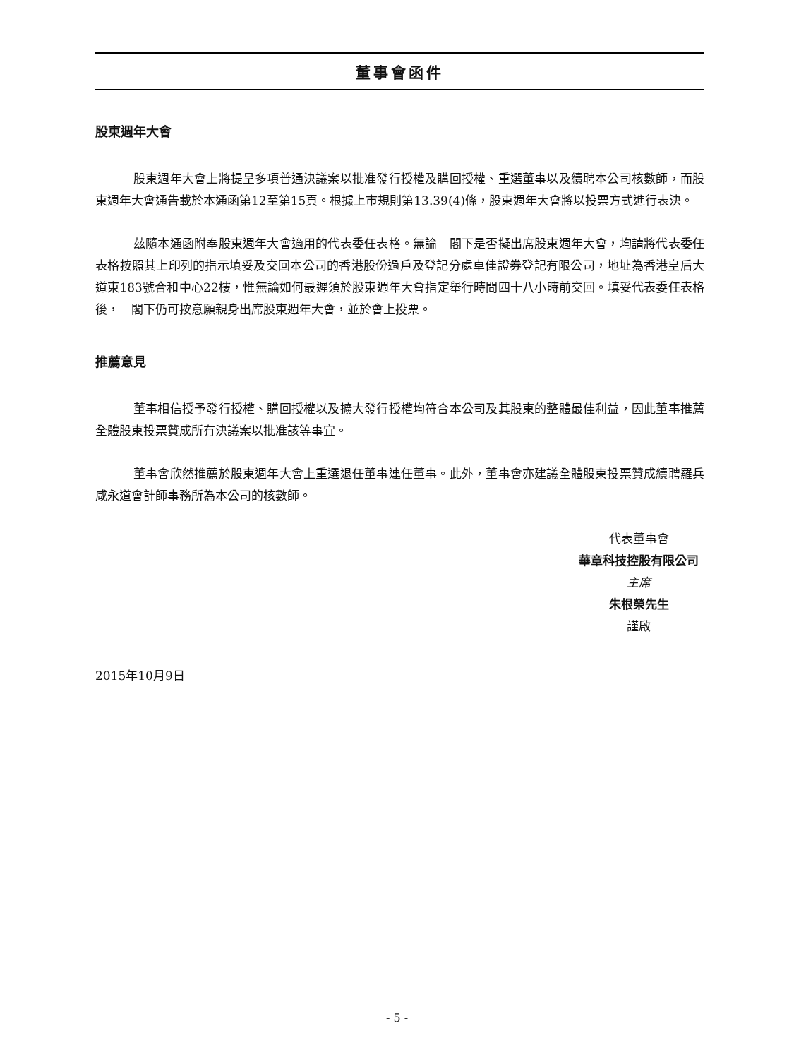董事會函件
股東週年大會
股東週年大會上將提呈多項普通決議案以批准發行授權及購回授權、重選董事以及續聘本公司核數師，而股東週年大會通告載於本通函第12至第15頁。根據上市規則第13.39(4)條，股東週年大會將以投票方式進行表決。
茲隨本通函附奉股東週年大會適用的代表委任表格。無論　閣下是否擬出席股東週年大會，均請將代表委任表格按照其上印列的指示填妥及交回本公司的香港股份過戶及登記分處卓佳證券登記有限公司，地址為香港皇后大道東183號合和中心22樓，惟無論如何最遲須於股東週年大會指定舉行時間四十八小時前交回。填妥代表委任表格後，　閣下仍可按意願親身出席股東週年大會，並於會上投票。
推薦意見
董事相信授予發行授權、購回授權以及擴大發行授權均符合本公司及其股東的整體最佳利益，因此董事推薦全體股東投票贊成所有決議案以批准該等事宜。
董事會欣然推薦於股東週年大會上重選退任董事連任董事。此外，董事會亦建議全體股東投票贊成續聘羅兵咸永道會計師事務所為本公司的核數師。
代表董事會
華章科技控股有限公司
主席
朱根榮先生
謹啟
2015年10月9日
- 5 -